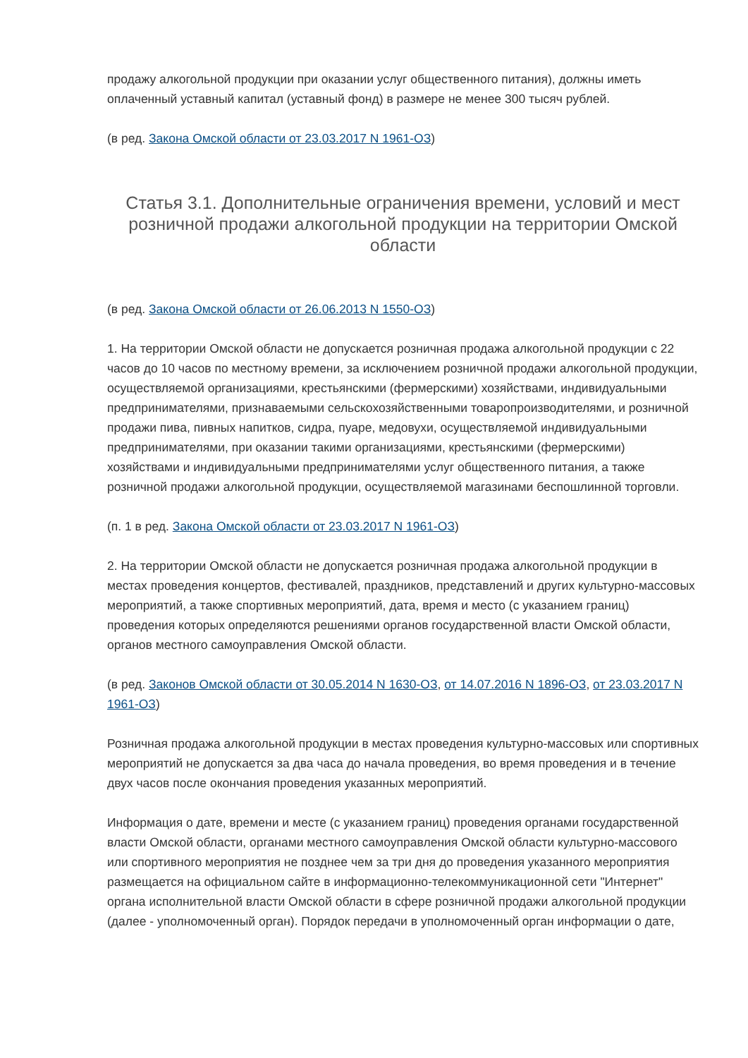продажу алкогольной продукции при оказании услуг общественного питания), должны иметь оплаченный уставный капитал (уставный фонд) в размере не менее 300 тысяч рублей.
(в ред. Закона Омской области от 23.03.2017 N 1961-ОЗ)
Статья 3.1. Дополнительные ограничения времени, условий и мест розничной продажи алкогольной продукции на территории Омской области
(в ред. Закона Омской области от 26.06.2013 N 1550-ОЗ)
1. На территории Омской области не допускается розничная продажа алкогольной продукции с 22 часов до 10 часов по местному времени, за исключением розничной продажи алкогольной продукции, осуществляемой организациями, крестьянскими (фермерскими) хозяйствами, индивидуальными предпринимателями, признаваемыми сельскохозяйственными товаропроизводителями, и розничной продажи пива, пивных напитков, сидра, пуаре, медовухи, осуществляемой индивидуальными предпринимателями, при оказании такими организациями, крестьянскими (фермерскими) хозяйствами и индивидуальными предпринимателями услуг общественного питания, а также розничной продажи алкогольной продукции, осуществляемой магазинами беспошлинной торговли.
(п. 1 в ред. Закона Омской области от 23.03.2017 N 1961-ОЗ)
2. На территории Омской области не допускается розничная продажа алкогольной продукции в местах проведения концертов, фестивалей, праздников, представлений и других культурно-массовых мероприятий, а также спортивных мероприятий, дата, время и место (с указанием границ) проведения которых определяются решениями органов государственной власти Омской области, органов местного самоуправления Омской области.
(в ред. Законов Омской области от 30.05.2014 N 1630-ОЗ, от 14.07.2016 N 1896-ОЗ, от 23.03.2017 N 1961-ОЗ)
Розничная продажа алкогольной продукции в местах проведения культурно-массовых или спортивных мероприятий не допускается за два часа до начала проведения, во время проведения и в течение двух часов после окончания проведения указанных мероприятий.
Информация о дате, времени и месте (с указанием границ) проведения органами государственной власти Омской области, органами местного самоуправления Омской области культурно-массового или спортивного мероприятия не позднее чем за три дня до проведения указанного мероприятия размещается на официальном сайте в информационно-телекоммуникационной сети "Интернет" органа исполнительной власти Омской области в сфере розничной продажи алкогольной продукции (далее - уполномоченный орган). Порядок передачи в уполномоченный орган информации о дате,